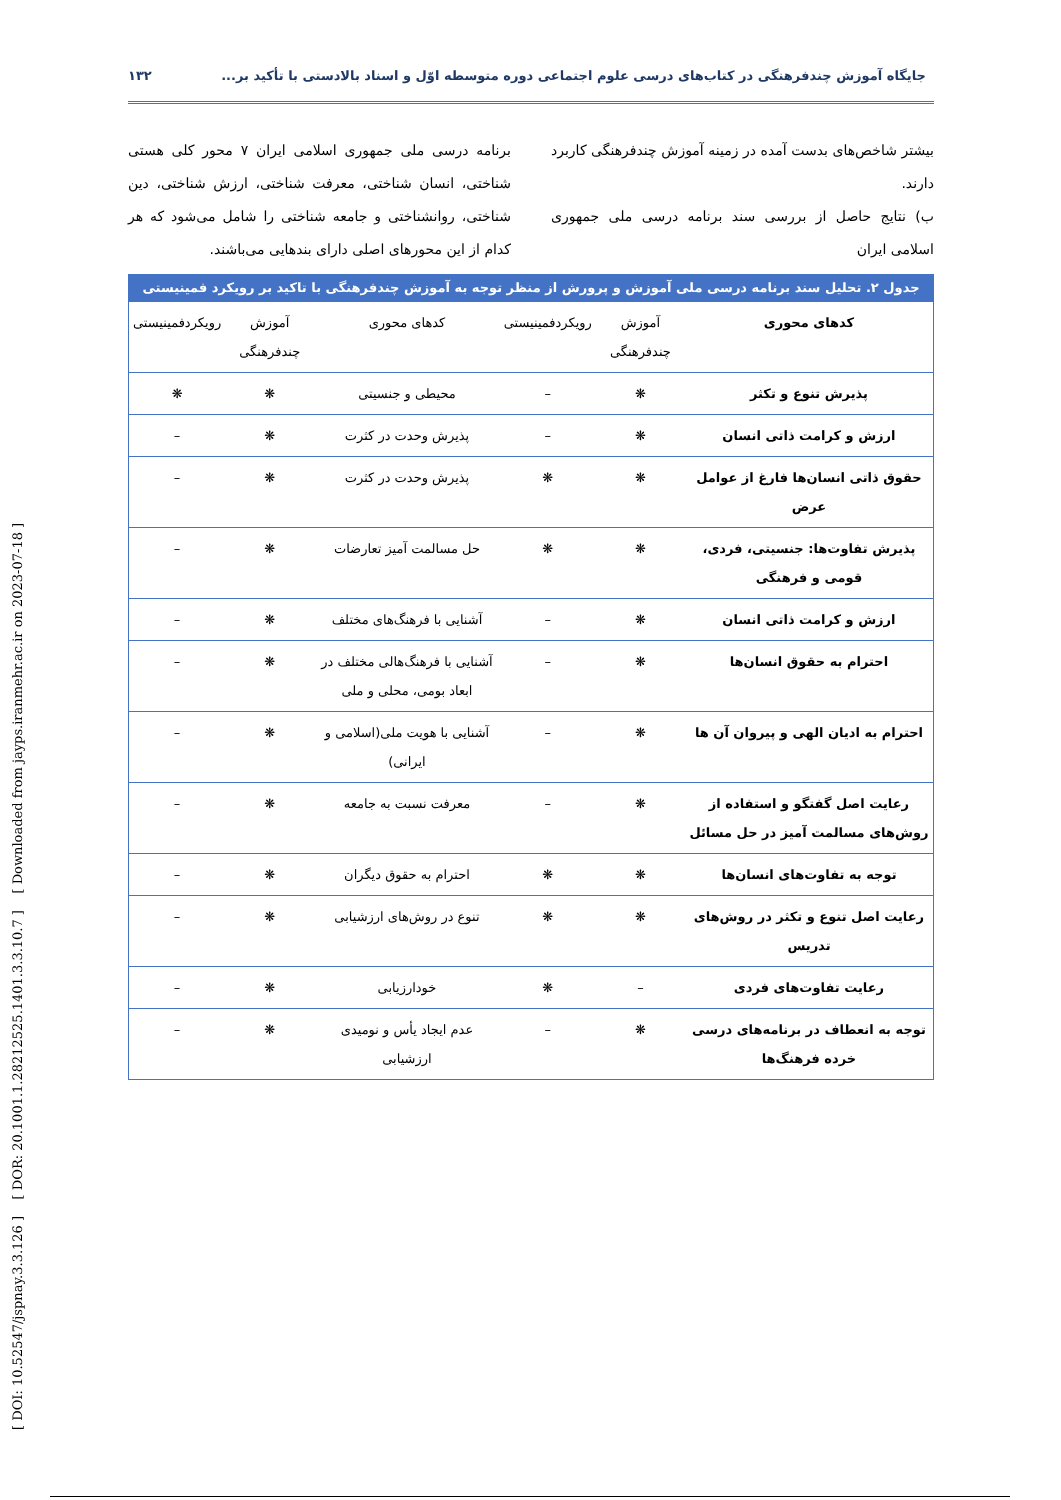[ DOI: 10.52547/jspnay.3.3.126 ] [ DOR: 20.1001.1.28212525.1401.3.3.10.7 ] [ Downloaded from jayps.iranmehr.ac.ir on 2023-07-18 ]
جایگاه آموزش چندفرهنگی در کتاب‌های درسی علوم اجتماعی دوره متوسطه اوّل و اسناد بالادستی با تأکید بر... ۱۳۲
بیشتر شاخص‌های بدست آمده در زمینه آموزش چندفرهنگی کاربرد دارند.
ب) نتایج حاصل از بررسی سند برنامه درسی ملی جمهوری اسلامی ایران
برنامه درسی ملی جمهوری اسلامی ایران ۷ محور کلی هستی شناختی، انسان شناختی، معرفت شناختی، ارزش شناختی، دین شناختی، روانشناختی و جامعه شناختی را شامل می‌شود که هر کدام از این محورهای اصلی دارای بندهایی می‌باشند.
جدول ۲. تحلیل سند برنامه درسی ملی آموزش و پرورش از منظر توجه به آموزش چندفرهنگی با تاکید بر رویکرد فمینیستی
| کدهای محوری | آموزش چندفرهنگی | رویکردفمینیستی | کدهای محوری | آموزش چندفرهنگی | رویکردفمینیستی |
| --- | --- | --- | --- | --- | --- |
| پذیرش تنوع و تکثر | ❋ | – | محیطی و جنسیتی | ❋ | ❋ |
| ارزش و کرامت ذاتی انسان | ❋ | – | پذیرش وحدت در کثرت | ❋ | – |
| حقوق ذاتی انسان‌ها فارغ از عوامل عرض | ❋ | ❋ | پذیرش وحدت در کثرت | ❋ | – |
| پذیرش تفاوت‌ها: جنسیتی، فردی، قومی و فرهنگی | ❋ | ❋ | حل مسالمت آمیز تعارضات | ❋ | – |
| ارزش و کرامت ذاتی انسان | ❋ | – | آشنایی با فرهنگ‌های مختلف | ❋ | – |
| احترام به حقوق انسان‌ها | ❋ | – | آشنایی با فرهنگ‌هالی مختلف در ابعاد بومی، محلی و ملی | ❋ | – |
| احترام به ادیان الهی و پیروان آن ها | ❋ | – | آشنایی با هویت ملی(اسلامی و ایرانی) | ❋ | – |
| رعایت اصل گفتگو و استفاده از روش‌های مسالمت آمیز در حل مسائل | ❋ | – | معرفت نسبت به جامعه | ❋ | – |
| توجه به تفاوت‌های انسان‌ها | ❋ | ❋ | احترام به حقوق دیگران | ❋ | – |
| رعایت اصل تنوع و تکثر در روش‌های تدریس | ❋ | ❋ | تنوع در روش‌های ارزشیابی | ❋ | – |
| رعایت تفاوت‌های فردی | – | ❋ | خودارزیابی | ❋ | – |
| توجه به انعطاف در برنامه‌های درسی خرده فرهنگ‌ها | ❋ | – | عدم ایجاد یأس و نومیدی ارزشیابی | ❋ | – |